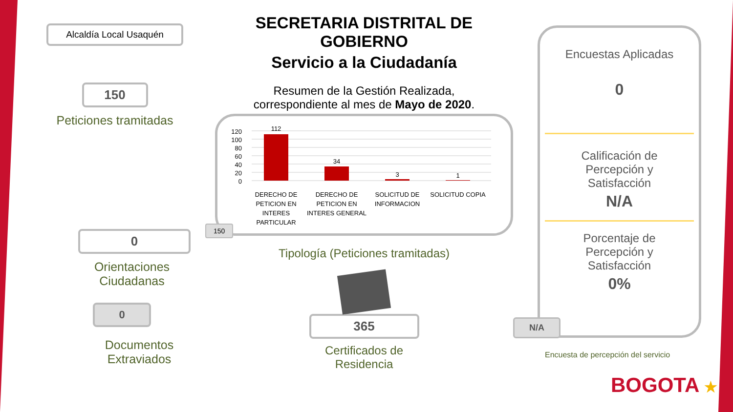Alcaldía Local Usaquén
150
Peticiones tramitadas
0
Orientaciones Ciudadanas
0
Documentos Extraviados
SECRETARIA DISTRITAL DE GOBIERNO
Servicio a la Ciudadanía
Resumen de la Gestión Realizada,
correspondiente al mes de Mayo de 2020.
120
100
80
60
40
20
0
112
34
3
1
DERECHO DE
PETICION EN
INTERES
PARTICULAR
DERECHO DE
PETICION EN
INTERES GENERAL
SOLICITUD DE
INFORMACION
SOLICITUD COPIA
150
Tipología (Peticiones tramitadas)
365
Certificados de
Residencia
Encuestas Aplicadas
0
Calificación de
Percepción y
Satisfacción
N/A
Porcentaje de
Percepción y
Satisfacción
0%
N/A
Encuesta de percepción del servicio
BOGOTA ★